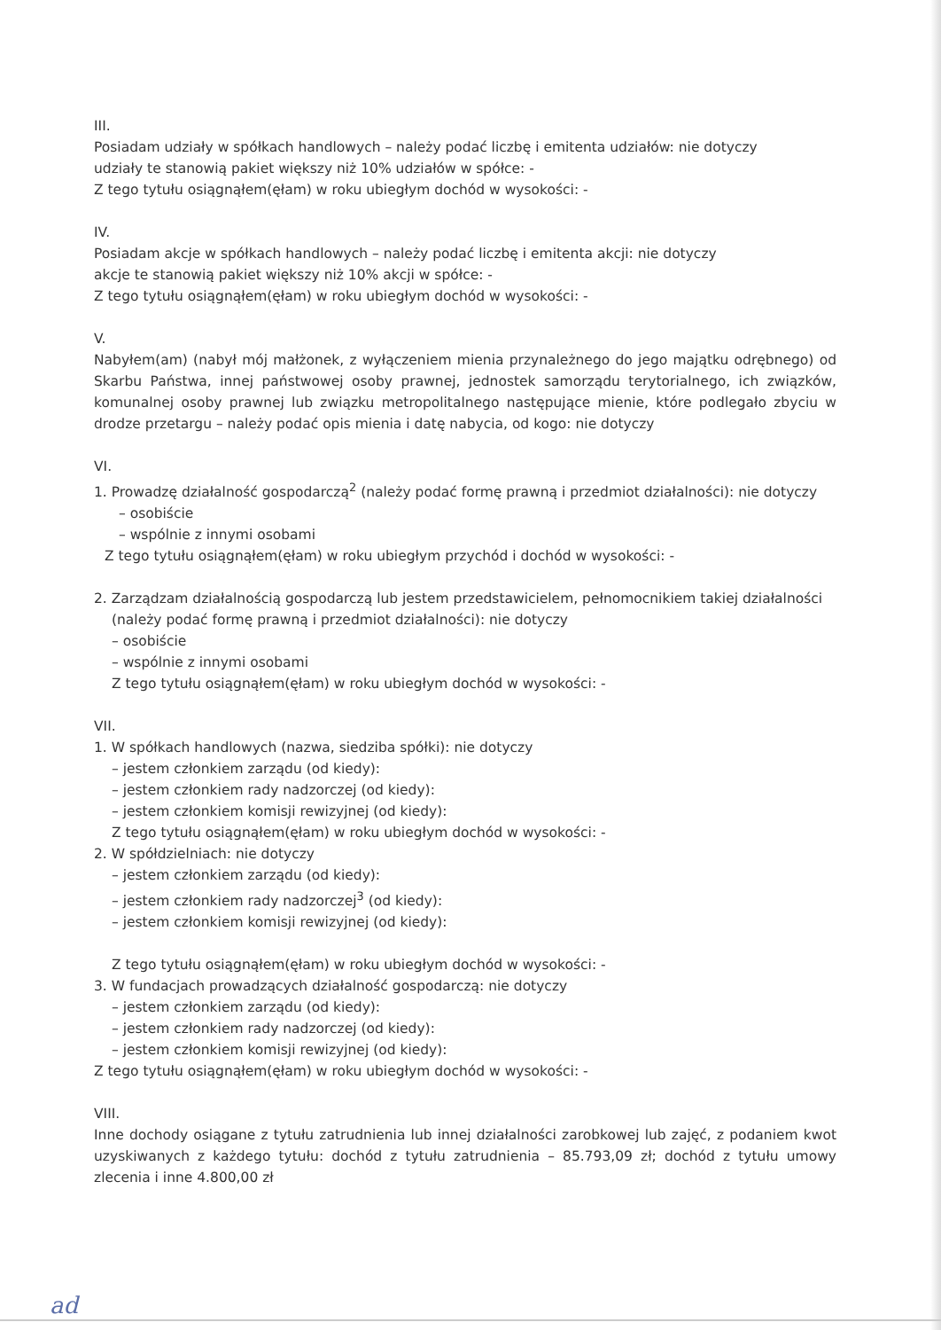III.
Posiadam udziały w spółkach handlowych – należy podać liczbę i emitenta udziałów: nie dotyczy
udziały te stanowią pakiet większy niż 10% udziałów w spółce: -
Z tego tytułu osiągnąłem(ęłam) w roku ubiegłym dochód w wysokości: -
IV.
Posiadam akcje w spółkach handlowych – należy podać liczbę i emitenta akcji: nie dotyczy
akcje te stanowią pakiet większy niż 10% akcji w spółce: -
Z tego tytułu osiągnąłem(ęłam) w roku ubiegłym dochód w wysokości: -
V.
Nabyłem(am) (nabył mój małżonek, z wyłączeniem mienia przynależnego do jego majątku odrębnego) od Skarbu Państwa, innej państwowej osoby prawnej, jednostek samorządu terytorialnego, ich związków, komunalnej osoby prawnej lub związku metropolitalnego następujące mienie, które podlegało zbyciu w drodze przetargu – należy podać opis mienia i datę nabycia, od kogo: nie dotyczy
VI.
1. Prowadzę działalność gospodarczą<sup>2</sup> (należy podać formę prawną i przedmiot działalności): nie dotyczy
– osobiście
– wspólnie z innymi osobami
Z tego tytułu osiągnąłem(ęłam) w roku ubiegłym przychód i dochód w wysokości: -
2. Zarządzam działalnością gospodarczą lub jestem przedstawicielem, pełnomocnikiem takiej działalności
(należy podać formę prawną i przedmiot działalności): nie dotyczy
– osobiście
– wspólnie z innymi osobami
Z tego tytułu osiągnąłem(ęłam) w roku ubiegłym dochód w wysokości: -
VII.
1. W spółkach handlowych (nazwa, siedziba spółki): nie dotyczy
– jestem członkiem zarządu (od kiedy):
– jestem członkiem rady nadzorczej (od kiedy):
– jestem członkiem komisji rewizyjnej (od kiedy):
Z tego tytułu osiągnąłem(ęłam) w roku ubiegłym dochód w wysokości: -
2. W spółdzielniach: nie dotyczy
– jestem członkiem zarządu (od kiedy):
– jestem członkiem rady nadzorczej<sup>3</sup> (od kiedy):
– jestem członkiem komisji rewizyjnej (od kiedy):
Z tego tytułu osiągnąłem(ęłam) w roku ubiegłym dochód w wysokości: -
3. W fundacjach prowadzących działalność gospodarczą: nie dotyczy
– jestem członkiem zarządu (od kiedy):
– jestem członkiem rady nadzorczej (od kiedy):
– jestem członkiem komisji rewizyjnej (od kiedy):
Z tego tytułu osiągnąłem(ęłam) w roku ubiegłym dochód w wysokości: -
VIII.
Inne dochody osiągane z tytułu zatrudnienia lub innej działalności zarobkowej lub zajęć, z podaniem kwot uzyskiwanych z każdego tytułu: dochód z tytułu zatrudnienia – 85.793,09 zł; dochód z tytułu umowy zlecenia i inne 4.800,00 zł
ad